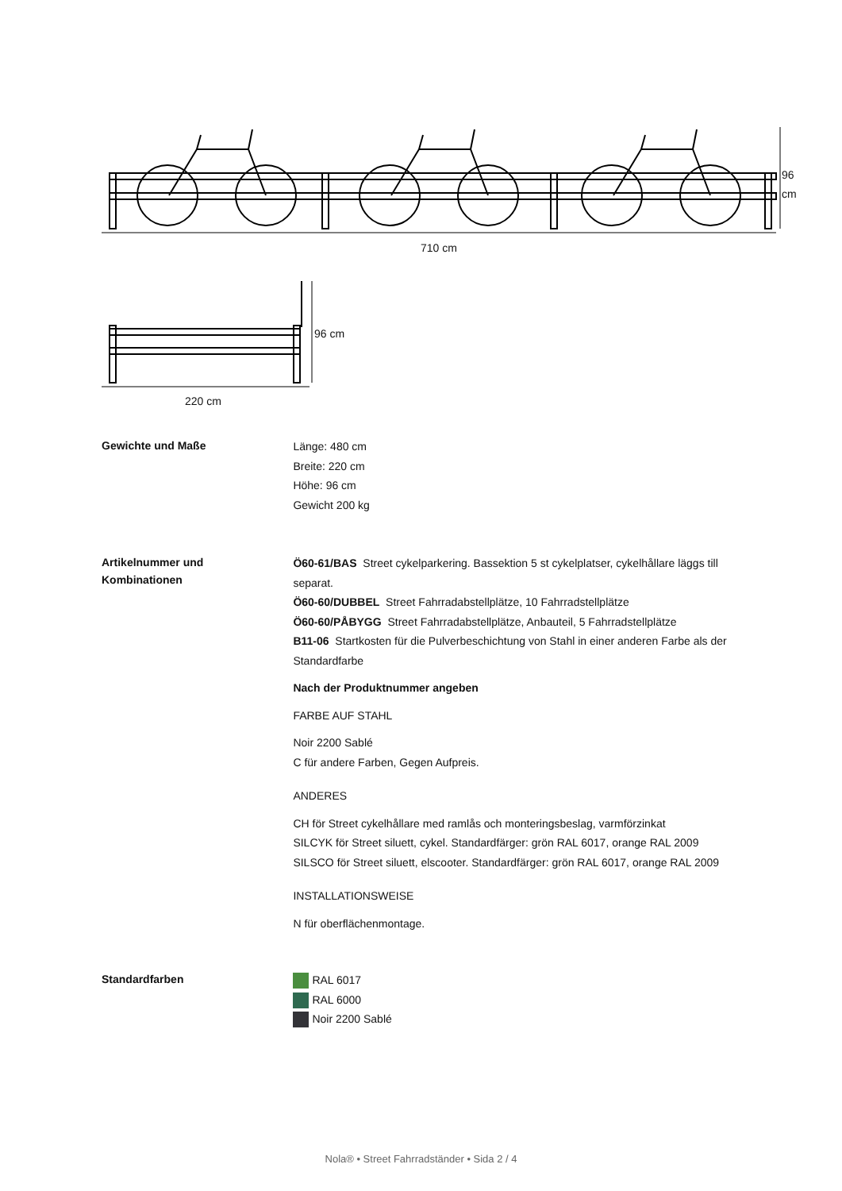96
cm
710 cm
96 cm
220 cm
Gewichte und Maße
Länge: 480 cm
Breite: 220 cm
Höhe: 96 cm
Gewicht 200 kg
Artikelnummer und
Kombinationen
Ö60-61/BAS Street cykelparkering. Bassektion 5 st cykelplatser, cykelhållare läggs till separat.
Ö60-60/DUBBEL Street Fahrradabstellplätze, 10 Fahrradstellplätze
Ö60-60/PÅBYGG Street Fahrradabstellplätze, Anbauteil, 5 Fahrradstellplätze
B11-06 Startkosten für die Pulverbeschichtung von Stahl in einer anderen Farbe als der Standardfarbe
Nach der Produktnummer angeben
FARBE AUF STAHL
Noir 2200 Sablé
C für andere Farben, Gegen Aufpreis.
ANDERES
CH för Street cykelhållare med ramlås och monteringsbeslag, varmförzinkat
SILCYK för Street siluett, cykel. Standardfärger: grön RAL 6017, orange RAL 2009
SILSCO för Street siluett, elscooter. Standardfärger: grön RAL 6017, orange RAL 2009
INSTALLATIONSWEISE
N für oberflächenmontage.
Standardfarben
RAL 6017
RAL 6000
Noir 2200 Sablé
Nola® • Street Fahrradständer • Sida 2 / 4